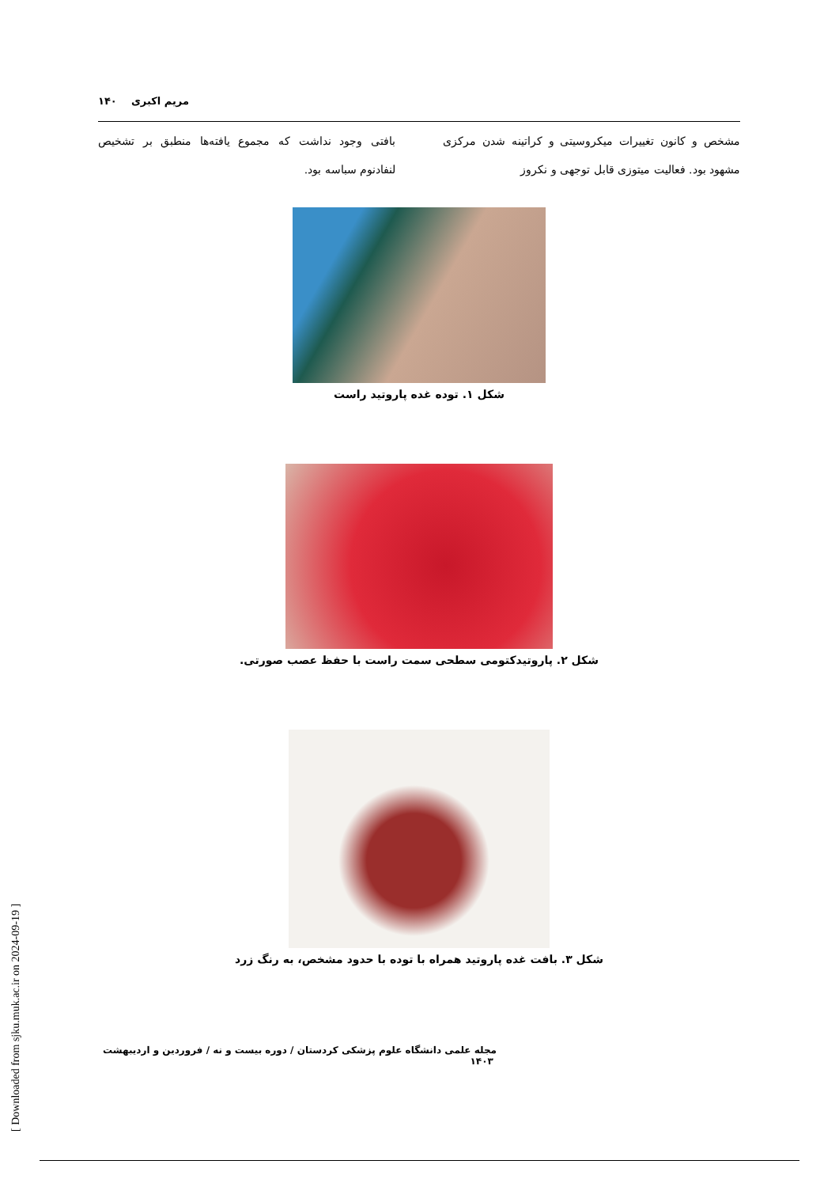مریم اکبری ۱۴۰
مشخص و کانون تغییرات میکروسیتی و کراتینه شدن مرکزی مشهود بود. فعالیت میتوزی قابل توجهی و نکروز
بافتی وجود نداشت که مجموع یافته‌ها منطبق بر تشخیص لنفادنوم سباسه بود.
شکل ۱. توده غده پاروتید راست
شکل ۲. پاروتیدکتومی سطحی سمت راست با حفظ عصب صورتی.
شکل ۳. بافت غده پاروتید همراه با توده با حدود مشخص، به رنگ زرد
مجله علمی دانشگاه علوم پزشکی کردستان / دوره بیست و نه / فروردین و اردیبهشت ۱۴۰۳
[ Downloaded from sjku.muk.ac.ir on 2024-09-19 ]